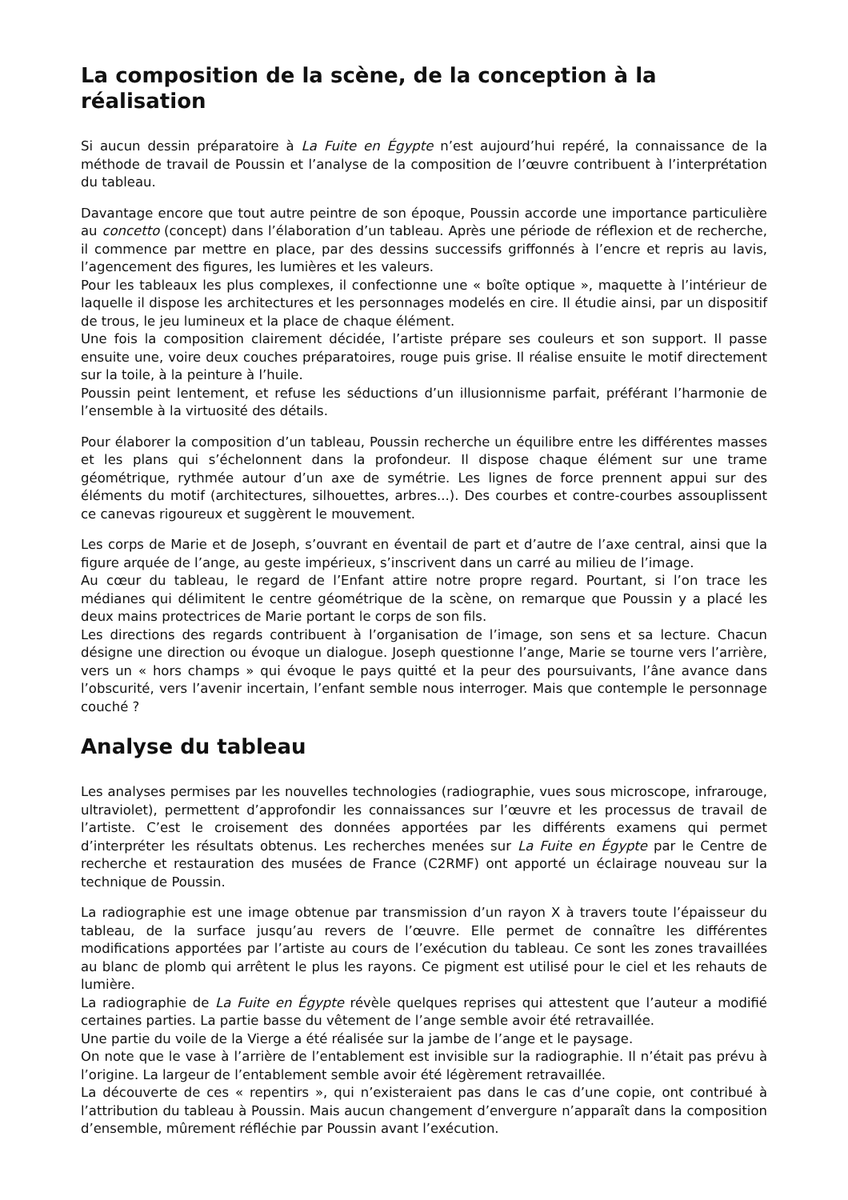La composition de la scène, de la conception à la réalisation
Si aucun dessin préparatoire à La Fuite en Égypte n’est aujourd’hui repéré, la connaissance de la méthode de travail de Poussin et l’analyse de la composition de l’œuvre contribuent à l’interprétation du tableau.
Davantage encore que tout autre peintre de son époque, Poussin accorde une importance particulière au concetto (concept) dans l’élaboration d’un tableau. Après une période de réflexion et de recherche, il commence par mettre en place, par des dessins successifs griffonnés à l’encre et repris au lavis, l’agencement des figures, les lumières et les valeurs.
Pour les tableaux les plus complexes, il confectionne une « boîte optique », maquette à l’intérieur de laquelle il dispose les architectures et les personnages modelés en cire. Il étudie ainsi, par un dispositif de trous, le jeu lumineux et la place de chaque élément.
Une fois la composition clairement décidée, l’artiste prépare ses couleurs et son support. Il passe ensuite une, voire deux couches préparatoires, rouge puis grise. Il réalise ensuite le motif directement sur la toile, à la peinture à l’huile.
Poussin peint lentement, et refuse les séductions d’un illusionnisme parfait, préférant l’harmonie de l’ensemble à la virtuosité des détails.
Pour élaborer la composition d’un tableau, Poussin recherche un équilibre entre les différentes masses et les plans qui s’échelonnent dans la profondeur. Il dispose chaque élément sur une trame géométrique, rythmée autour d’un axe de symétrie. Les lignes de force prennent appui sur des éléments du motif (architectures, silhouettes, arbres...). Des courbes et contre-courbes assouplissent ce canevas rigoureux et suggèrent le mouvement.
Les corps de Marie et de Joseph, s’ouvrant en éventail de part et d’autre de l’axe central, ainsi que la figure arquée de l’ange, au geste impérieux, s’inscrivent dans un carré au milieu de l’image.
Au cœur du tableau, le regard de l’Enfant attire notre propre regard. Pourtant, si l’on trace les médianes qui délimitent le centre géométrique de la scène, on remarque que Poussin y a placé les deux mains protectrices de Marie portant le corps de son fils.
Les directions des regards contribuent à l’organisation de l’image, son sens et sa lecture. Chacun désigne une direction ou évoque un dialogue. Joseph questionne l’ange, Marie se tourne vers l’arrière, vers un « hors champs » qui évoque le pays quitté et la peur des poursuivants, l’âne avance dans l’obscurité, vers l’avenir incertain, l’enfant semble nous interroger. Mais que contemple le personnage couché ?
Analyse du tableau
Les analyses permises par les nouvelles technologies (radiographie, vues sous microscope, infrarouge, ultraviolet), permettent d’approfondir les connaissances sur l’œuvre et les processus de travail de l’artiste. C’est le croisement des données apportées par les différents examens qui permet d’interpréter les résultats obtenus. Les recherches menées sur La Fuite en Égypte par le Centre de recherche et restauration des musées de France (C2RMF) ont apporté un éclairage nouveau sur la technique de Poussin.
La radiographie est une image obtenue par transmission d’un rayon X à travers toute l’épaisseur du tableau, de la surface jusqu’au revers de l’œuvre. Elle permet de connaître les différentes modifications apportées par l’artiste au cours de l’exécution du tableau. Ce sont les zones travaillées au blanc de plomb qui arrêtent le plus les rayons. Ce pigment est utilisé pour le ciel et les rehauts de lumière.
La radiographie de La Fuite en Égypte révèle quelques reprises qui attestent que l’auteur a modifié certaines parties. La partie basse du vêtement de l’ange semble avoir été retravaillée.
Une partie du voile de la Vierge a été réalisée sur la jambe de l’ange et le paysage.
On note que le vase à l’arrière de l’entablement est invisible sur la radiographie. Il n’était pas prévu à l’origine. La largeur de l’entablement semble avoir été légèrement retravaillée.
La découverte de ces « repentirs », qui n’existeraient pas dans le cas d’une copie, ont contribué à l’attribution du tableau à Poussin. Mais aucun changement d’envergure n’apparaît dans la composition d’ensemble, mûrement réfléchie par Poussin avant l’exécution.